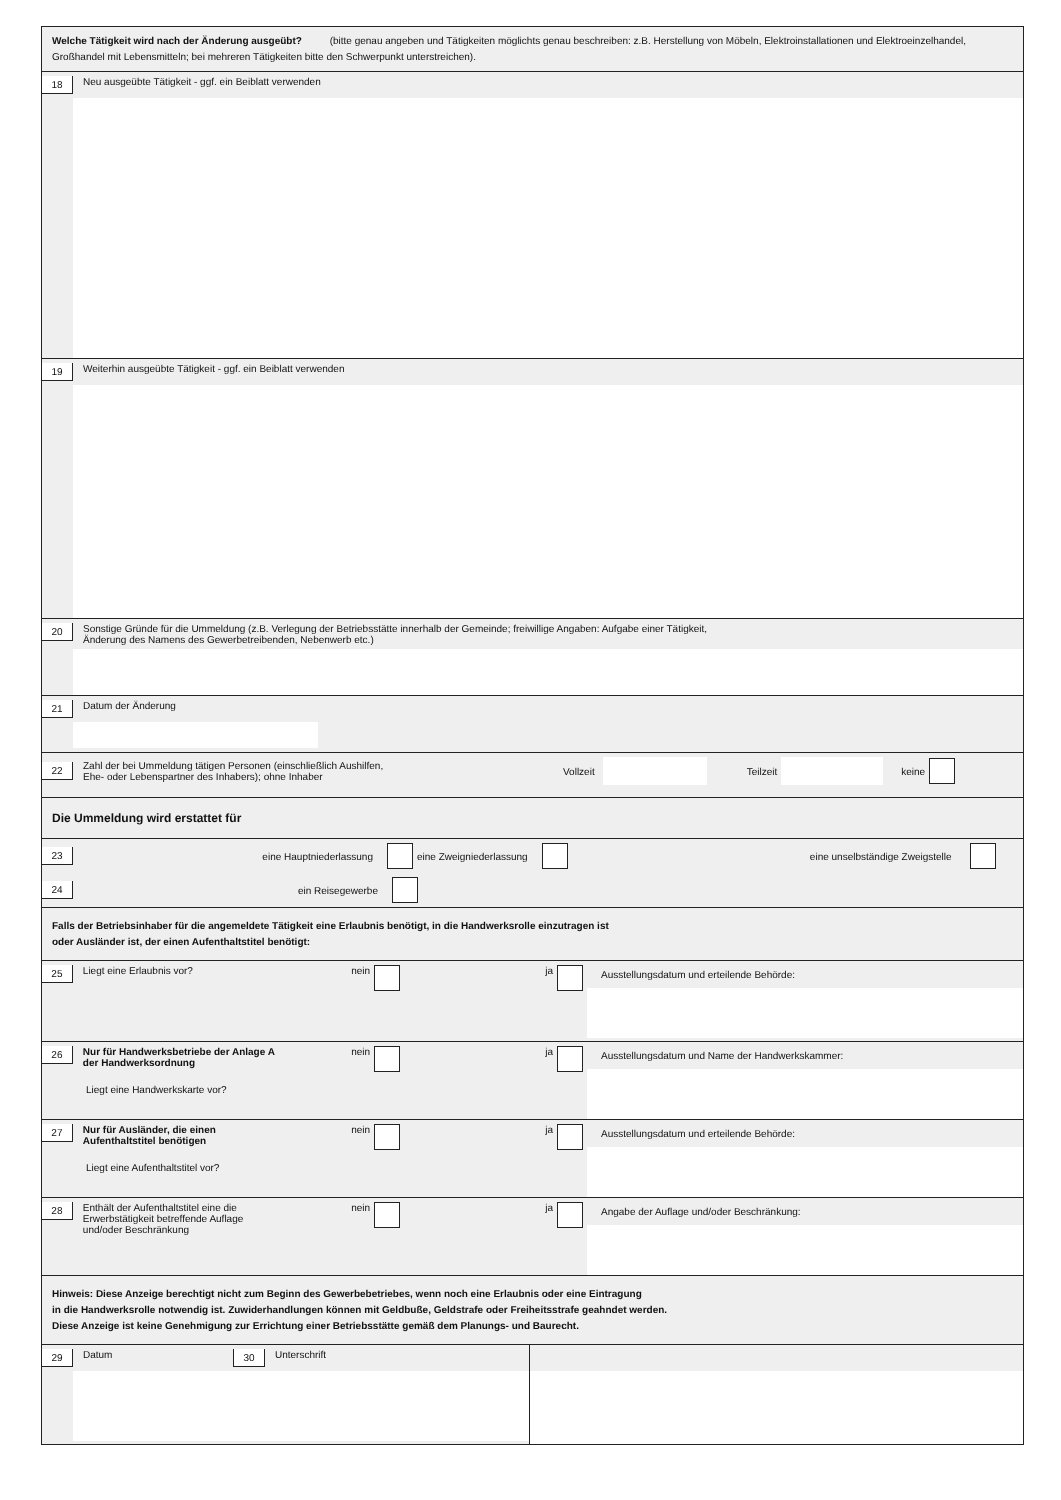Welche Tätigkeit wird nach der Änderung ausgeübt? (bitte genau angeben und Tätigkeiten möglichts genau beschreiben: z.B. Herstellung von Möbeln, Elektroinstallationen und Elektroeinzelhandel, Großhandel mit Lebensmitteln; bei mehreren Tätigkeiten bitte den Schwerpunkt unterstreichen).
18 Neu ausgeübte Tätigkeit - ggf. ein Beiblatt verwenden
19 Weiterhin ausgeübte Tätigkeit - ggf. ein Beiblatt verwenden
20 Sonstige Gründe für die Ummeldung (z.B. Verlegung der Betriebsstätte innerhalb der Gemeinde; freiwillige Angaben: Aufgabe einer Tätigkeit,
Änderung des Namens des Gewerbetreibenden, Nebenwerb etc.)
21 Datum der Änderung
22 Zahl der bei Ummeldung tätigen Personen (einschließlich Aushilfen,
Ehe- oder Lebenspartner des Inhabers); ohne Inhaber Vollzeit Teilzeit keine
Die Ummeldung wird erstattet für
23 eine Hauptniederlassung eine Zweigniederlassung eine unselbständige Zweigstelle
24 ein Reisegewerbe
Falls der Betriebsinhaber für die angemeldete Tätigkeit eine Erlaubnis benötigt, in die Handwerksrolle einzutragen ist
oder Ausländer ist, der einen Aufenthaltstitel benötigt:
25 Liegt eine Erlaubnis vor? nein ja
Ausstellungsdatum und erteilende Behörde:
26 Nur für Handwerksbetriebe der Anlage A
der Handwerksordnung nein ja
Liegt eine Handwerkskarte vor?
Ausstellungsdatum und Name der Handwerkskammer:
27 Nur für Ausländer, die einen
Aufenthaltstitel benötigen nein ja
Liegt eine Aufenthaltstitel vor?
Ausstellungsdatum und erteilende Behörde:
28 Enthält der Aufenthaltstitel eine die
Erwerbstätigkeit betreffende Auflage
und/oder Beschränkung nein ja
Angabe der Auflage und/oder Beschränkung:
Hinweis: Diese Anzeige berechtigt nicht zum Beginn des Gewerbebetriebes, wenn noch eine Erlaubnis oder eine Eintragung
in die Handwerksrolle notwendig ist. Zuwiderhandlungen können mit Geldbuße, Geldstrafe oder Freiheitsstrafe geahndet werden.
Diese Anzeige ist keine Genehmigung zur Errichtung einer Betriebsstätte gemäß dem Planungs- und Baurecht.
29 Datum 30 Unterschrift